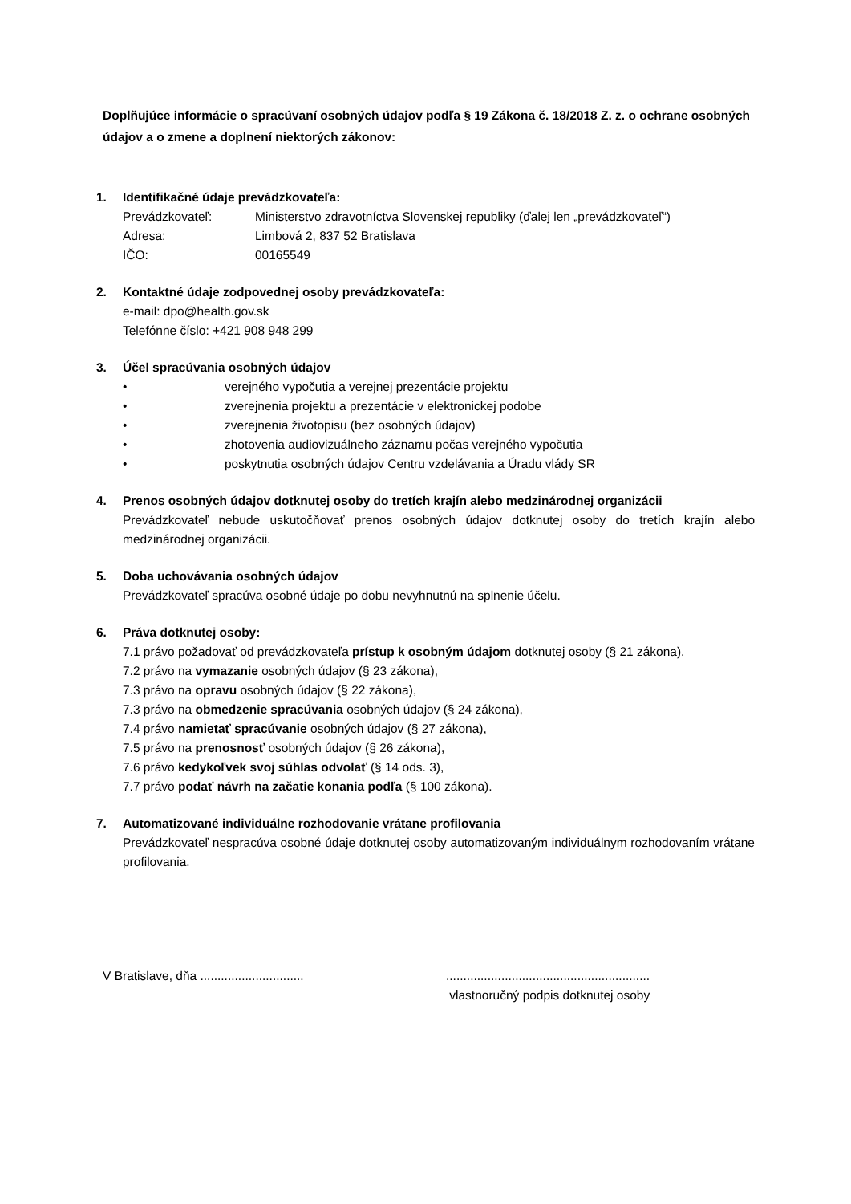Doplňujúce informácie o spracúvaní osobných údajov podľa § 19 Zákona č. 18/2018 Z. z. o ochrane osobných údajov a o zmene a doplnení niektorých zákonov:
1. Identifikačné údaje prevádzkovateľa:
Prevádzkovateľ: Ministerstvo zdravotníctva Slovenskej republiky (ďalej len „prevádzkovateľ“)
Adresa: Limbová 2, 837 52 Bratislava
IČO: 00165549
2. Kontaktné údaje zodpovednej osoby prevádzkovateľa:
e-mail: dpo@health.gov.sk
Telefónne číslo: +421 908 948 299
3. Účel spracúvania osobných údajov
• verejného vypočutia a verejnej prezentácie projektu
• zverejnenia projektu a prezentácie v elektronickej podobe
• zverejnenia životopisu (bez osobných údajov)
• zhotovenia audiovizuálneho záznamu počas verejného vypočutia
• poskytnutia osobných údajov Centru vzdelávania a Úradu vlády SR
4. Prenos osobných údajov dotknutej osoby do tretích krajín alebo medzinárodnej organizácii
Prevádzkovateľ nebude uskutočňovať prenos osobných údajov dotknutej osoby do tretích krajín alebo medzinárodnej organizácii.
5. Doba uchovávania osobných údajov
Prevádzkovateľ spracúva osobné údaje po dobu nevyhnutnú na splnenie účelu.
6. Práva dotknutej osoby:
7.1 právo požadovať od prevádzkovateľa prístup k osobným údajom dotknutej osoby (§ 21 zákona),
7.2 právo na vymazanie osobných údajov (§ 23 zákona),
7.3 právo na opravu osobných údajov (§ 22 zákona),
7.3 právo na obmedzenie spracúvania osobných údajov (§ 24 zákona),
7.4 právo namietať spracúvanie osobných údajov (§ 27 zákona),
7.5 právo na prenosnosť osobných údajov (§ 26 zákona),
7.6 právo kedykoľvek svoj súhlas odvolať (§ 14 ods. 3),
7.7 právo podať návrh na začatie konania podľa (§ 100 zákona).
7. Automatizované individuálne rozhodovanie vrátane profilovania
Prevádzkovateľ nespracúva osobné údaje dotknutej osoby automatizovaným individuálnym rozhodovaním vrátane profilovania.
V Bratislave, dňa ..............................
...........................................................
vlastnoručný podpis dotknutej osoby